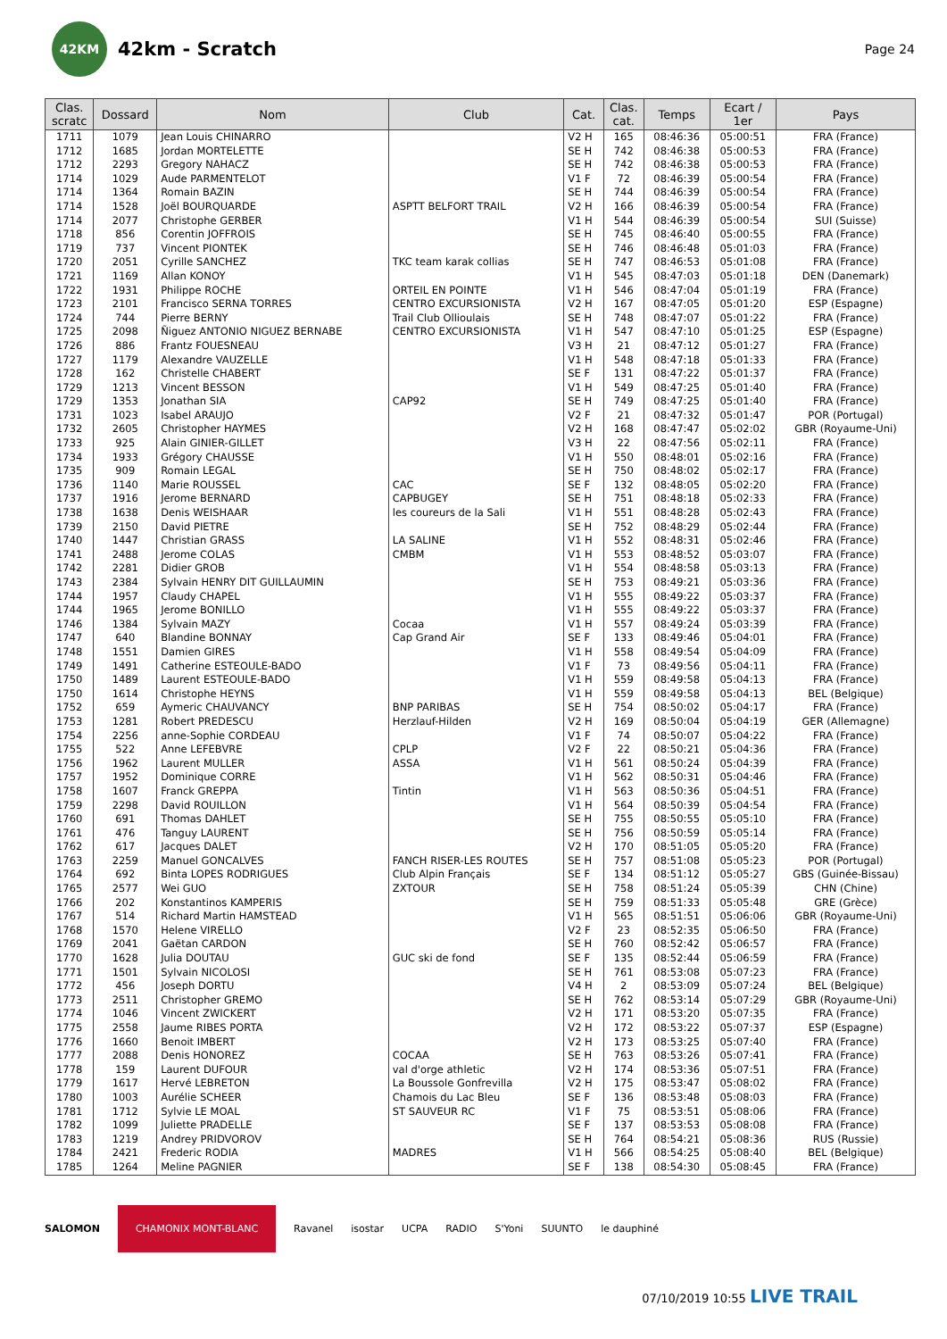42KM
42km - Scratch
Page 24
| Clas. scratc | Dossard | Nom | Club | Cat. | Clas. cat. | Temps | Ecart / 1er | Pays |
| --- | --- | --- | --- | --- | --- | --- | --- | --- |
| 1711 | 1079 | Jean Louis CHINARRO | | V2 H | 165 | 08:46:36 | 05:00:51 | FRA (France) |
| 1712 | 1685 | Jordan MORTELETTE | | SE H | 742 | 08:46:38 | 05:00:53 | FRA (France) |
| 1712 | 2293 | Gregory NAHACZ | | SE H | 742 | 08:46:38 | 05:00:53 | FRA (France) |
| 1714 | 1029 | Aude PARMENTELOT | | V1 F | 72 | 08:46:39 | 05:00:54 | FRA (France) |
| 1714 | 1364 | Romain BAZIN | | SE H | 744 | 08:46:39 | 05:00:54 | FRA (France) |
| 1714 | 1528 | Joël BOURQUARDE | ASPTT BELFORT TRAIL | V2 H | 166 | 08:46:39 | 05:00:54 | FRA (France) |
| 1714 | 2077 | Christophe GERBER | | V1 H | 544 | 08:46:39 | 05:00:54 | SUI (Suisse) |
| 1718 | 856 | Corentin JOFFROIS | | SE H | 745 | 08:46:40 | 05:00:55 | FRA (France) |
| 1719 | 737 | Vincent PIONTEK | | SE H | 746 | 08:46:48 | 05:01:03 | FRA (France) |
| 1720 | 2051 | Cyrille SANCHEZ | TKC team karak collias | SE H | 747 | 08:46:53 | 05:01:08 | FRA (France) |
| 1721 | 1169 | Allan KONOY | | V1 H | 545 | 08:47:03 | 05:01:18 | DEN (Danemark) |
| 1722 | 1931 | Philippe ROCHE | ORTEIL EN POINTE | V1 H | 546 | 08:47:04 | 05:01:19 | FRA (France) |
| 1723 | 2101 | Francisco SERNA TORRES | CENTRO EXCURSIONISTA | V2 H | 167 | 08:47:05 | 05:01:20 | ESP (Espagne) |
| 1724 | 744 | Pierre BERNY | Trail Club Ollioulais | SE H | 748 | 08:47:07 | 05:01:22 | FRA (France) |
| 1725 | 2098 | Ñiguez ANTONIO NIGUEZ BERNABE | CENTRO EXCURSIONISTA | V1 H | 547 | 08:47:10 | 05:01:25 | ESP (Espagne) |
| 1726 | 886 | Frantz FOUESNEAU | | V3 H | 21 | 08:47:12 | 05:01:27 | FRA (France) |
| 1727 | 1179 | Alexandre VAUZELLE | | V1 H | 548 | 08:47:18 | 05:01:33 | FRA (France) |
| 1728 | 162 | Christelle CHABERT | | SE F | 131 | 08:47:22 | 05:01:37 | FRA (France) |
| 1729 | 1213 | Vincent BESSON | | V1 H | 549 | 08:47:25 | 05:01:40 | FRA (France) |
| 1729 | 1353 | Jonathan SIA | CAP92 | SE H | 749 | 08:47:25 | 05:01:40 | FRA (France) |
| 1731 | 1023 | Isabel ARAUJO | | V2 F | 21 | 08:47:32 | 05:01:47 | POR (Portugal) |
| 1732 | 2605 | Christopher HAYMES | | V2 H | 168 | 08:47:47 | 05:02:02 | GBR (Royaume-Uni) |
| 1733 | 925 | Alain GINIER-GILLET | | V3 H | 22 | 08:47:56 | 05:02:11 | FRA (France) |
| 1734 | 1933 | Grégory CHAUSSE | | V1 H | 550 | 08:48:01 | 05:02:16 | FRA (France) |
| 1735 | 909 | Romain LEGAL | | SE H | 750 | 08:48:02 | 05:02:17 | FRA (France) |
| 1736 | 1140 | Marie ROUSSEL | CAC | SE F | 132 | 08:48:05 | 05:02:20 | FRA (France) |
| 1737 | 1916 | Jerome BERNARD | CAPBUGEY | SE H | 751 | 08:48:18 | 05:02:33 | FRA (France) |
| 1738 | 1638 | Denis WEISHAAR | les coureurs de la Sali | V1 H | 551 | 08:48:28 | 05:02:43 | FRA (France) |
| 1739 | 2150 | David PIETRE | | SE H | 752 | 08:48:29 | 05:02:44 | FRA (France) |
| 1740 | 1447 | Christian GRASS | LA SALINE | V1 H | 552 | 08:48:31 | 05:02:46 | FRA (France) |
| 1741 | 2488 | Jerome COLAS | CMBM | V1 H | 553 | 08:48:52 | 05:03:07 | FRA (France) |
| 1742 | 2281 | Didier GROB | | V1 H | 554 | 08:48:58 | 05:03:13 | FRA (France) |
| 1743 | 2384 | Sylvain HENRY DIT GUILLAUMIN | | SE H | 753 | 08:49:21 | 05:03:36 | FRA (France) |
| 1744 | 1957 | Claudy CHAPEL | | V1 H | 555 | 08:49:22 | 05:03:37 | FRA (France) |
| 1744 | 1965 | Jerome BONILLO | | V1 H | 555 | 08:49:22 | 05:03:37 | FRA (France) |
| 1746 | 1384 | Sylvain MAZY | Cocaa | V1 H | 557 | 08:49:24 | 05:03:39 | FRA (France) |
| 1747 | 640 | Blandine BONNAY | Cap Grand Air | SE F | 133 | 08:49:46 | 05:04:01 | FRA (France) |
| 1748 | 1551 | Damien GIRES | | V1 H | 558 | 08:49:54 | 05:04:09 | FRA (France) |
| 1749 | 1491 | Catherine ESTEOULE-BADO | | V1 F | 73 | 08:49:56 | 05:04:11 | FRA (France) |
| 1750 | 1489 | Laurent ESTEOULE-BADO | | V1 H | 559 | 08:49:58 | 05:04:13 | FRA (France) |
| 1750 | 1614 | Christophe HEYNS | | V1 H | 559 | 08:49:58 | 05:04:13 | BEL (Belgique) |
| 1752 | 659 | Aymeric CHAUVANCY | BNP PARIBAS | SE H | 754 | 08:50:02 | 05:04:17 | FRA (France) |
| 1753 | 1281 | Robert PREDESCU | Herzlauf-Hilden | V2 H | 169 | 08:50:04 | 05:04:19 | GER (Allemagne) |
| 1754 | 2256 | anne-Sophie CORDEAU | | V1 F | 74 | 08:50:07 | 05:04:22 | FRA (France) |
| 1755 | 522 | Anne LEFEBVRE | CPLP | V2 F | 22 | 08:50:21 | 05:04:36 | FRA (France) |
| 1756 | 1962 | Laurent MULLER | ASSA | V1 H | 561 | 08:50:24 | 05:04:39 | FRA (France) |
| 1757 | 1952 | Dominique CORRE | | V1 H | 562 | 08:50:31 | 05:04:46 | FRA (France) |
| 1758 | 1607 | Franck GREPPA | Tintin | V1 H | 563 | 08:50:36 | 05:04:51 | FRA (France) |
| 1759 | 2298 | David ROUILLON | | V1 H | 564 | 08:50:39 | 05:04:54 | FRA (France) |
| 1760 | 691 | Thomas DAHLET | | SE H | 755 | 08:50:55 | 05:05:10 | FRA (France) |
| 1761 | 476 | Tanguy LAURENT | | SE H | 756 | 08:50:59 | 05:05:14 | FRA (France) |
| 1762 | 617 | Jacques DALET | | V2 H | 170 | 08:51:05 | 05:05:20 | FRA (France) |
| 1763 | 2259 | Manuel GONCALVES | FANCH RISER-LES ROUTES | SE H | 757 | 08:51:08 | 05:05:23 | POR (Portugal) |
| 1764 | 692 | Binta LOPES RODRIGUES | Club Alpin Français | SE F | 134 | 08:51:12 | 05:05:27 | GBS (Guinée-Bissau) |
| 1765 | 2577 | Wei GUO | ZXTOUR | SE H | 758 | 08:51:24 | 05:05:39 | CHN (Chine) |
| 1766 | 202 | Konstantinos KAMPERIS | | SE H | 759 | 08:51:33 | 05:05:48 | GRE (Grèce) |
| 1767 | 514 | Richard Martin HAMSTEAD | | V1 H | 565 | 08:51:51 | 05:06:06 | GBR (Royaume-Uni) |
| 1768 | 1570 | Helene VIRELLO | | V2 F | 23 | 08:52:35 | 05:06:50 | FRA (France) |
| 1769 | 2041 | Gaëtan CARDON | | SE H | 760 | 08:52:42 | 05:06:57 | FRA (France) |
| 1770 | 1628 | Julia DOUTAU | GUC ski de fond | SE F | 135 | 08:52:44 | 05:06:59 | FRA (France) |
| 1771 | 1501 | Sylvain NICOLOSI | | SE H | 761 | 08:53:08 | 05:07:23 | FRA (France) |
| 1772 | 456 | Joseph DORTU | | V4 H | 2 | 08:53:09 | 05:07:24 | BEL (Belgique) |
| 1773 | 2511 | Christopher GREMO | | SE H | 762 | 08:53:14 | 05:07:29 | GBR (Royaume-Uni) |
| 1774 | 1046 | Vincent ZWICKERT | | V2 H | 171 | 08:53:20 | 05:07:35 | FRA (France) |
| 1775 | 2558 | Jaume RIBES PORTA | | V2 H | 172 | 08:53:22 | 05:07:37 | ESP (Espagne) |
| 1776 | 1660 | Benoit IMBERT | | V2 H | 173 | 08:53:25 | 05:07:40 | FRA (France) |
| 1777 | 2088 | Denis HONOREZ | COCAA | SE H | 763 | 08:53:26 | 05:07:41 | FRA (France) |
| 1778 | 159 | Laurent DUFOUR | val d'orge athletic | V2 H | 174 | 08:53:36 | 05:07:51 | FRA (France) |
| 1779 | 1617 | Hervé LEBRETON | La Boussole Gonfrevilla | V2 H | 175 | 08:53:47 | 05:08:02 | FRA (France) |
| 1780 | 1003 | Aurélie SCHEER | Chamois du Lac Bleu | SE F | 136 | 08:53:48 | 05:08:03 | FRA (France) |
| 1781 | 1712 | Sylvie LE MOAL | ST SAUVEUR RC | V1 F | 75 | 08:53:51 | 05:08:06 | FRA (France) |
| 1782 | 1099 | Juliette PRADELLE | | SE F | 137 | 08:53:53 | 05:08:08 | FRA (France) |
| 1783 | 1219 | Andrey PRIDVOROV | | SE H | 764 | 08:54:21 | 05:08:36 | RUS (Russie) |
| 1784 | 2421 | Frederic RODIA | MADRES | V1 H | 566 | 08:54:25 | 05:08:40 | BEL (Belgique) |
| 1785 | 1264 | Meline PAGNIER | | SE F | 138 | 08:54:30 | 05:08:45 | FRA (France) |
SALOMON CHAMONIX MONT-BLANC Ravanel isostar UCPA RADIO S'Yoni SUUNTO le dauphiné
07/10/2019 10:55 LIVE TRAIL